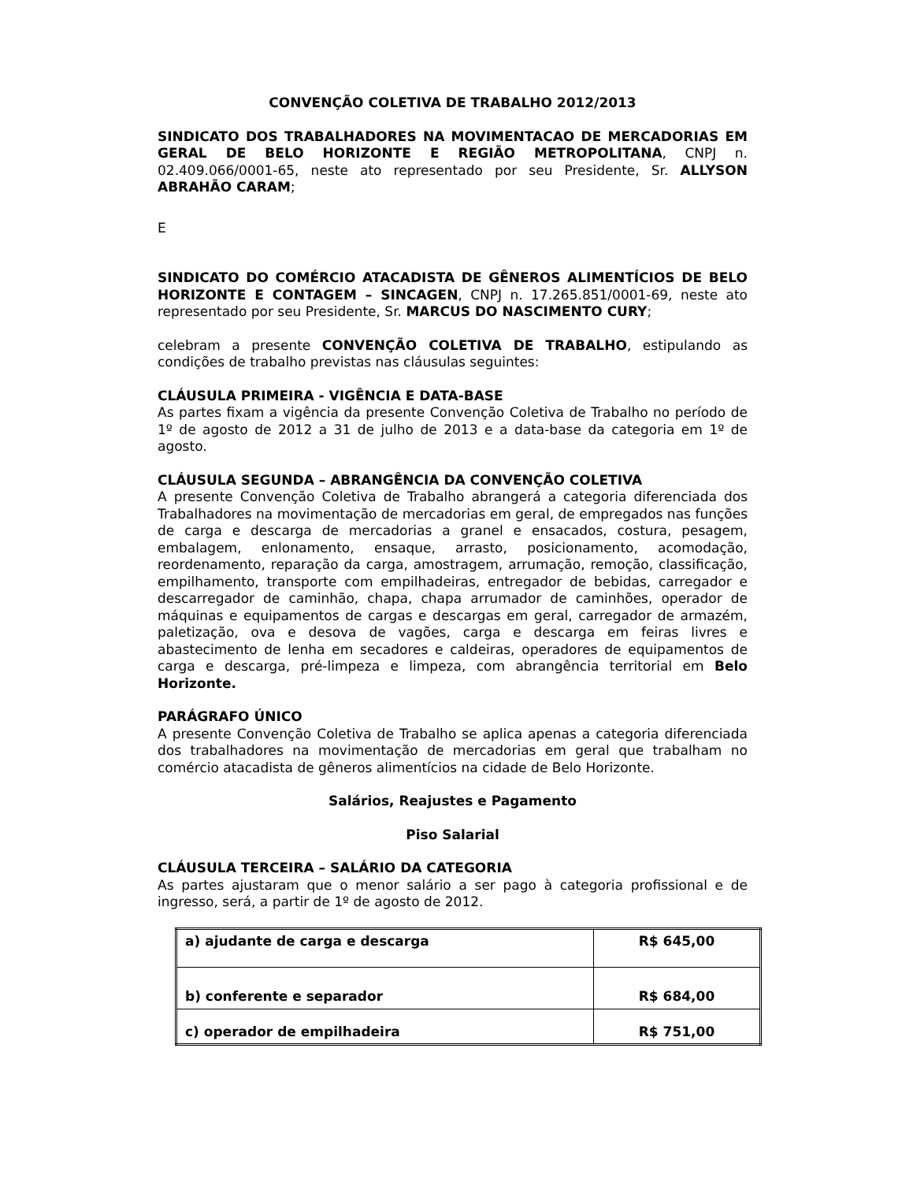CONVENÇÃO COLETIVA DE TRABALHO 2012/2013
SINDICATO DOS TRABALHADORES NA MOVIMENTACAO DE MERCADORIAS EM GERAL DE BELO HORIZONTE E REGIÃO METROPOLITANA, CNPJ n. 02.409.066/0001-65, neste ato representado por seu Presidente, Sr. ALLYSON ABRAHÃO CARAM;
E
SINDICATO DO COMÉRCIO ATACADISTA DE GÊNEROS ALIMENTÍCIOS DE BELO HORIZONTE E CONTAGEM – SINCAGEN, CNPJ n. 17.265.851/0001-69, neste ato representado por seu Presidente, Sr. MARCUS DO NASCIMENTO CURY;
celebram a presente CONVENÇÃO COLETIVA DE TRABALHO, estipulando as condições de trabalho previstas nas cláusulas seguintes:
CLÁUSULA PRIMEIRA - VIGÊNCIA E DATA-BASE
As partes fixam a vigência da presente Convenção Coletiva de Trabalho no período de 1º de agosto de 2012 a 31 de julho de 2013 e a data-base da categoria em 1º de agosto.
CLÁUSULA SEGUNDA – ABRANGÊNCIA DA CONVENÇÃO COLETIVA
A presente Convenção Coletiva de Trabalho abrangerá a categoria diferenciada dos Trabalhadores na movimentação de mercadorias em geral, de empregados nas funções de carga e descarga de mercadorias a granel e ensacados, costura, pesagem, embalagem, enlonamento, ensaque, arrasto, posicionamento, acomodação, reordenamento, reparação da carga, amostragem, arrumação, remoção, classificação, empilhamento, transporte com empilhadeiras, entregador de bebidas, carregador e descarregador de caminhão, chapa, chapa arrumador de caminhões, operador de máquinas e equipamentos de cargas e descargas em geral, carregador de armazém, paletização, ova e desova de vagões, carga e descarga em feiras livres e abastecimento de lenha em secadores e caldeiras, operadores de equipamentos de carga e descarga, pré-limpeza e limpeza, com abrangência territorial em Belo Horizonte.
PARÁGRAFO ÚNICO
A presente Convenção Coletiva de Trabalho se aplica apenas a categoria diferenciada dos trabalhadores na movimentação de mercadorias em geral que trabalham no comércio atacadista de gêneros alimentícios na cidade de Belo Horizonte.
Salários, Reajustes e Pagamento
Piso Salarial
CLÁUSULA TERCEIRA – SALÁRIO DA CATEGORIA
As partes ajustaram que o menor salário a ser pago à categoria profissional e de ingresso, será, a partir de 1º de agosto de 2012.
| a) ajudante de carga e descarga | R$ 645,00 |
| b) conferente e separador | R$ 684,00 |
| c) operador de empilhadeira | R$ 751,00 |